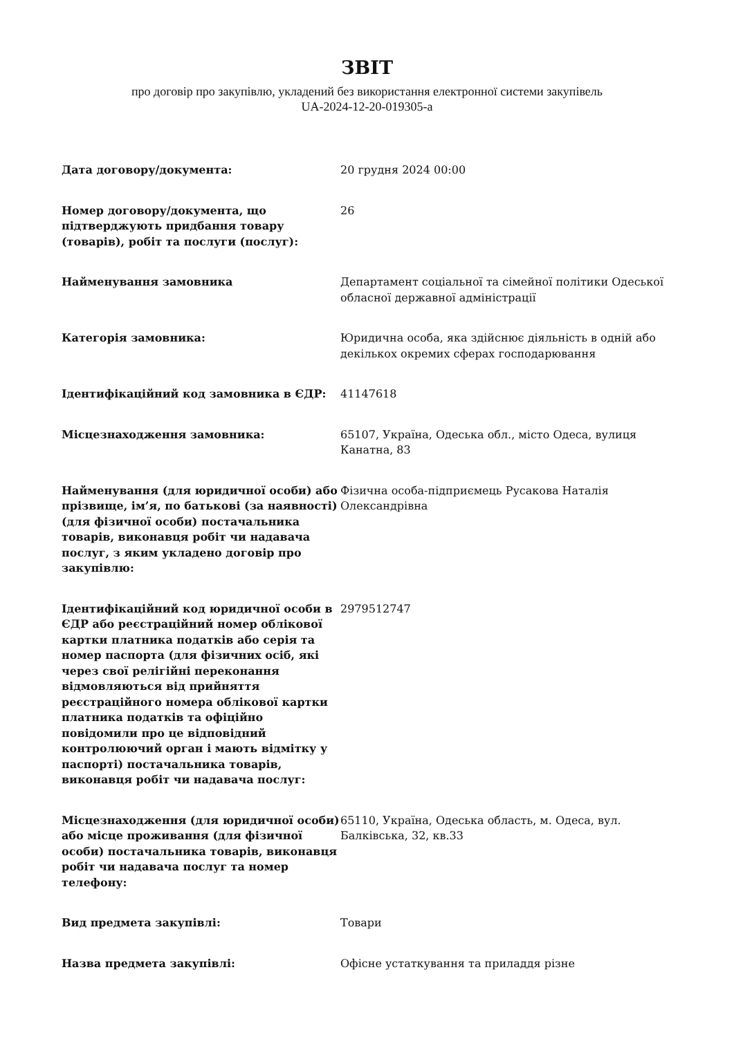ЗВІТ
про договір про закупівлю, укладений без використання електронної системи закупівель
UA-2024-12-20-019305-a
| Дата договору/документа: | 20 грудня 2024 00:00 |
| Номер договору/документа, що підтверджують придбання товару (товарів), робіт та послуги (послуг): | 26 |
| Найменування замовника | Департамент соціальної та сімейної політики Одеської обласної державної адміністрації |
| Категорія замовника: | Юридична особа, яка здійснює діяльність в одній або декількох окремих сферах господарювання |
| Ідентифікаційний код замовника в ЄДР: | 41147618 |
| Місцезнаходження замовника: | 65107, Україна, Одеська обл., місто Одеса, вулиця Канатна, 83 |
| Найменування (для юридичної особи) або прізвище, ім’я, по батькові (за наявності) (для фізичної особи) постачальника товарів, виконавця робіт чи надавача послуг, з яким укладено договір про закупівлю: | Фізична особа-підприємець Русакова Наталія Олександрівна |
| Ідентифікаційний код юридичної особи в ЄДР або реєстраційний номер облікової картки платника податків або серія та номер паспорта (для фізичних осіб, які через свої релігійні переконання відмовляються від прийняття реєстраційного номера облікової картки платника податків та офіційно повідомили про це відповідний контролюючий орган і мають відмітку у паспорті) постачальника товарів, виконавця робіт чи надавача послуг: | 2979512747 |
| Місцезнаходження (для юридичної особи) або місце проживання (для фізичної особи) постачальника товарів, виконавця робіт чи надавача послуг та номер телефону: | 65110, Україна, Одеська область, м. Одеса, вул. Балківська, 32, кв.33 |
| Вид предмета закупівлі: | Товари |
| Назва предмета закупівлі: | Офісне устаткування та приладдя різне |